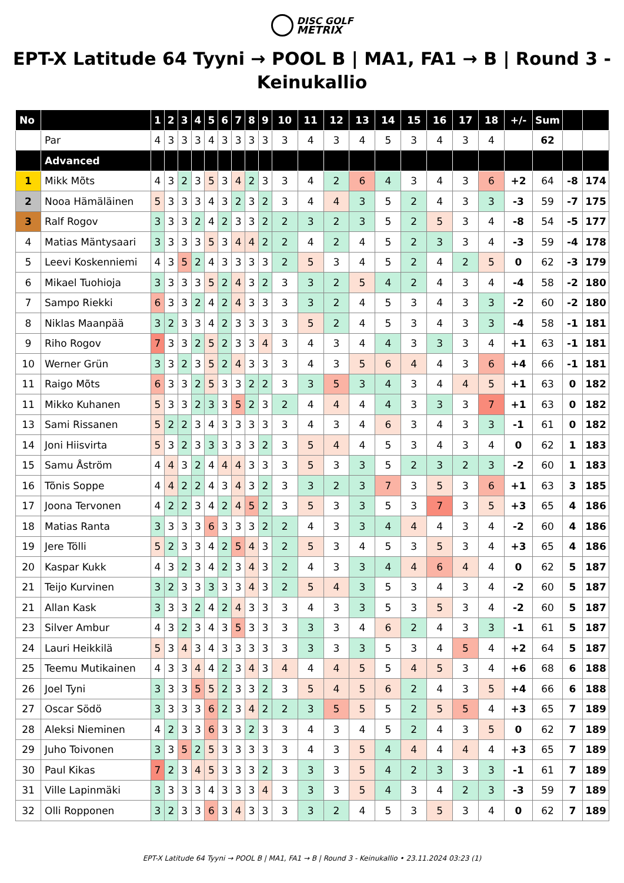DISC GOLF
METRIX
EPT-X Latitude 64 Tyyni → POOL B | MA1, FA1 → B | Round 3 - Keinukallio
| No | | 1 | 2 | 3 | 4 | 5 | 6 | 7 | 8 | 9 | 10 | 11 | 12 | 13 | 14 | 15 | 16 | 17 | 18 | +/- | Sum | | |
| --- | --- | --- | --- | --- | --- | --- | --- | --- | --- | --- | --- | --- | --- | --- | --- | --- | --- | --- | --- | --- | --- | --- | --- |
| | Par | 4 | 3 | 3 | 3 | 4 | 3 | 3 | 3 | 3 | 3 | 4 | 3 | 4 | 5 | 3 | 4 | 3 | 4 | | 62 | | |
| | Advanced | | | | | | | | | | | | | | | | | | | | | | |
| 1 | Mikk Mõts | 4 | 3 | 2 | 3 | 5 | 3 | 4 | 2 | 3 | 3 | 4 | 2 | 6 | 4 | 3 | 4 | 3 | 6 | +2 | 64 | -8 | 174 |
| 2 | Nooa Hämäläinen | 5 | 3 | 3 | 3 | 4 | 3 | 2 | 3 | 2 | 3 | 4 | 4 | 3 | 5 | 2 | 4 | 3 | 3 | -3 | 59 | -7 | 175 |
| 3 | Ralf Rogov | 3 | 3 | 3 | 2 | 4 | 2 | 3 | 3 | 2 | 2 | 3 | 2 | 3 | 5 | 2 | 5 | 3 | 4 | -8 | 54 | -5 | 177 |
| 4 | Matias Mäntysaari | 3 | 3 | 3 | 3 | 5 | 3 | 4 | 4 | 2 | 2 | 4 | 2 | 4 | 5 | 2 | 3 | 3 | 4 | -3 | 59 | -4 | 178 |
| 5 | Leevi Koskenniemi | 4 | 3 | 5 | 2 | 4 | 3 | 3 | 3 | 3 | 2 | 5 | 3 | 4 | 5 | 2 | 4 | 2 | 5 | 0 | 62 | -3 | 179 |
| 6 | Mikael Tuohioja | 3 | 3 | 3 | 3 | 5 | 2 | 4 | 3 | 2 | 3 | 3 | 2 | 5 | 4 | 2 | 4 | 3 | 4 | -4 | 58 | -2 | 180 |
| 7 | Sampo Riekki | 6 | 3 | 3 | 2 | 4 | 2 | 4 | 3 | 3 | 3 | 3 | 2 | 4 | 5 | 3 | 4 | 3 | 3 | -2 | 60 | -2 | 180 |
| 8 | Niklas Maanpää | 3 | 2 | 3 | 3 | 4 | 2 | 3 | 3 | 3 | 3 | 5 | 2 | 4 | 5 | 3 | 4 | 3 | 3 | -4 | 58 | -1 | 181 |
| 9 | Riho Rogov | 7 | 3 | 3 | 2 | 5 | 2 | 3 | 3 | 4 | 3 | 4 | 3 | 4 | 4 | 3 | 3 | 3 | 4 | +1 | 63 | -1 | 181 |
| 10 | Werner Grün | 3 | 3 | 2 | 3 | 5 | 2 | 4 | 3 | 3 | 3 | 4 | 3 | 5 | 6 | 4 | 4 | 3 | 6 | +4 | 66 | -1 | 181 |
| 11 | Raigo Mõts | 6 | 3 | 3 | 2 | 5 | 3 | 3 | 2 | 2 | 3 | 3 | 5 | 3 | 4 | 3 | 4 | 4 | 5 | +1 | 63 | 0 | 182 |
| 11 | Mikko Kuhanen | 5 | 3 | 3 | 2 | 3 | 3 | 5 | 2 | 3 | 2 | 4 | 4 | 4 | 4 | 3 | 3 | 3 | 7 | +1 | 63 | 0 | 182 |
| 13 | Sami Rissanen | 5 | 2 | 2 | 3 | 4 | 3 | 3 | 3 | 3 | 3 | 4 | 3 | 4 | 6 | 3 | 4 | 3 | 3 | -1 | 61 | 0 | 182 |
| 14 | Joni Hiisvirta | 5 | 3 | 2 | 3 | 3 | 3 | 3 | 3 | 2 | 3 | 5 | 4 | 4 | 5 | 3 | 4 | 3 | 4 | 0 | 62 | 1 | 183 |
| 15 | Samu Åström | 4 | 4 | 3 | 2 | 4 | 4 | 4 | 3 | 3 | 3 | 5 | 3 | 3 | 5 | 2 | 3 | 2 | 3 | -2 | 60 | 1 | 183 |
| 16 | Tõnis Soppe | 4 | 4 | 2 | 2 | 4 | 3 | 4 | 3 | 2 | 3 | 3 | 2 | 3 | 7 | 3 | 5 | 3 | 6 | +1 | 63 | 3 | 185 |
| 17 | Joona Tervonen | 4 | 2 | 2 | 3 | 4 | 2 | 4 | 5 | 2 | 3 | 5 | 3 | 3 | 5 | 3 | 7 | 3 | 5 | +3 | 65 | 4 | 186 |
| 18 | Matias Ranta | 3 | 3 | 3 | 3 | 6 | 3 | 3 | 3 | 2 | 2 | 4 | 3 | 3 | 4 | 4 | 4 | 3 | 4 | -2 | 60 | 4 | 186 |
| 19 | Jere Tölli | 5 | 2 | 3 | 3 | 4 | 2 | 5 | 4 | 3 | 2 | 5 | 3 | 4 | 5 | 3 | 5 | 3 | 4 | +3 | 65 | 4 | 186 |
| 20 | Kaspar Kukk | 4 | 3 | 2 | 3 | 4 | 2 | 3 | 4 | 3 | 2 | 4 | 3 | 3 | 4 | 4 | 6 | 4 | 4 | 0 | 62 | 5 | 187 |
| 21 | Teijo Kurvinen | 3 | 2 | 3 | 3 | 3 | 3 | 3 | 4 | 3 | 2 | 5 | 4 | 3 | 5 | 3 | 4 | 3 | 4 | -2 | 60 | 5 | 187 |
| 21 | Allan Kask | 3 | 3 | 3 | 2 | 4 | 2 | 4 | 3 | 3 | 3 | 4 | 3 | 3 | 5 | 3 | 5 | 3 | 4 | -2 | 60 | 5 | 187 |
| 23 | Silver Ambur | 4 | 3 | 2 | 3 | 4 | 3 | 5 | 3 | 3 | 3 | 3 | 3 | 4 | 6 | 2 | 4 | 3 | 3 | -1 | 61 | 5 | 187 |
| 24 | Lauri Heikkilä | 5 | 3 | 4 | 3 | 4 | 3 | 3 | 3 | 3 | 3 | 3 | 3 | 3 | 5 | 3 | 4 | 5 | 4 | +2 | 64 | 5 | 187 |
| 25 | Teemu Mutikainen | 4 | 3 | 3 | 4 | 4 | 2 | 3 | 4 | 3 | 4 | 4 | 4 | 5 | 5 | 4 | 5 | 3 | 4 | +6 | 68 | 6 | 188 |
| 26 | Joel Tyni | 3 | 3 | 3 | 5 | 5 | 2 | 3 | 3 | 2 | 3 | 5 | 4 | 5 | 6 | 2 | 4 | 3 | 5 | +4 | 66 | 6 | 188 |
| 27 | Oscar Södö | 3 | 3 | 3 | 3 | 6 | 2 | 3 | 4 | 2 | 2 | 3 | 5 | 5 | 5 | 2 | 5 | 5 | 4 | +3 | 65 | 7 | 189 |
| 28 | Aleksi Nieminen | 4 | 2 | 3 | 3 | 6 | 3 | 3 | 2 | 3 | 3 | 4 | 3 | 4 | 5 | 2 | 4 | 3 | 5 | 0 | 62 | 7 | 189 |
| 29 | Juho Toivonen | 3 | 3 | 5 | 2 | 5 | 3 | 3 | 3 | 3 | 3 | 4 | 3 | 5 | 4 | 4 | 4 | 4 | 4 | +3 | 65 | 7 | 189 |
| 30 | Paul Kikas | 7 | 2 | 3 | 4 | 5 | 3 | 3 | 3 | 2 | 3 | 3 | 3 | 5 | 4 | 2 | 3 | 3 | 3 | -1 | 61 | 7 | 189 |
| 31 | Ville Lapinmäki | 3 | 3 | 3 | 3 | 4 | 3 | 3 | 3 | 4 | 3 | 3 | 3 | 5 | 4 | 3 | 4 | 2 | 3 | -3 | 59 | 7 | 189 |
| 32 | Olli Ropponen | 3 | 2 | 3 | 3 | 6 | 3 | 4 | 3 | 3 | 3 | 3 | 2 | 4 | 5 | 3 | 5 | 3 | 4 | 0 | 62 | 7 | 189 |
EPT-X Latitude 64 Tyyni → POOL B | MA1, FA1 → B | Round 3 - Keinukallio • 23.11.2024 03:23 (1)